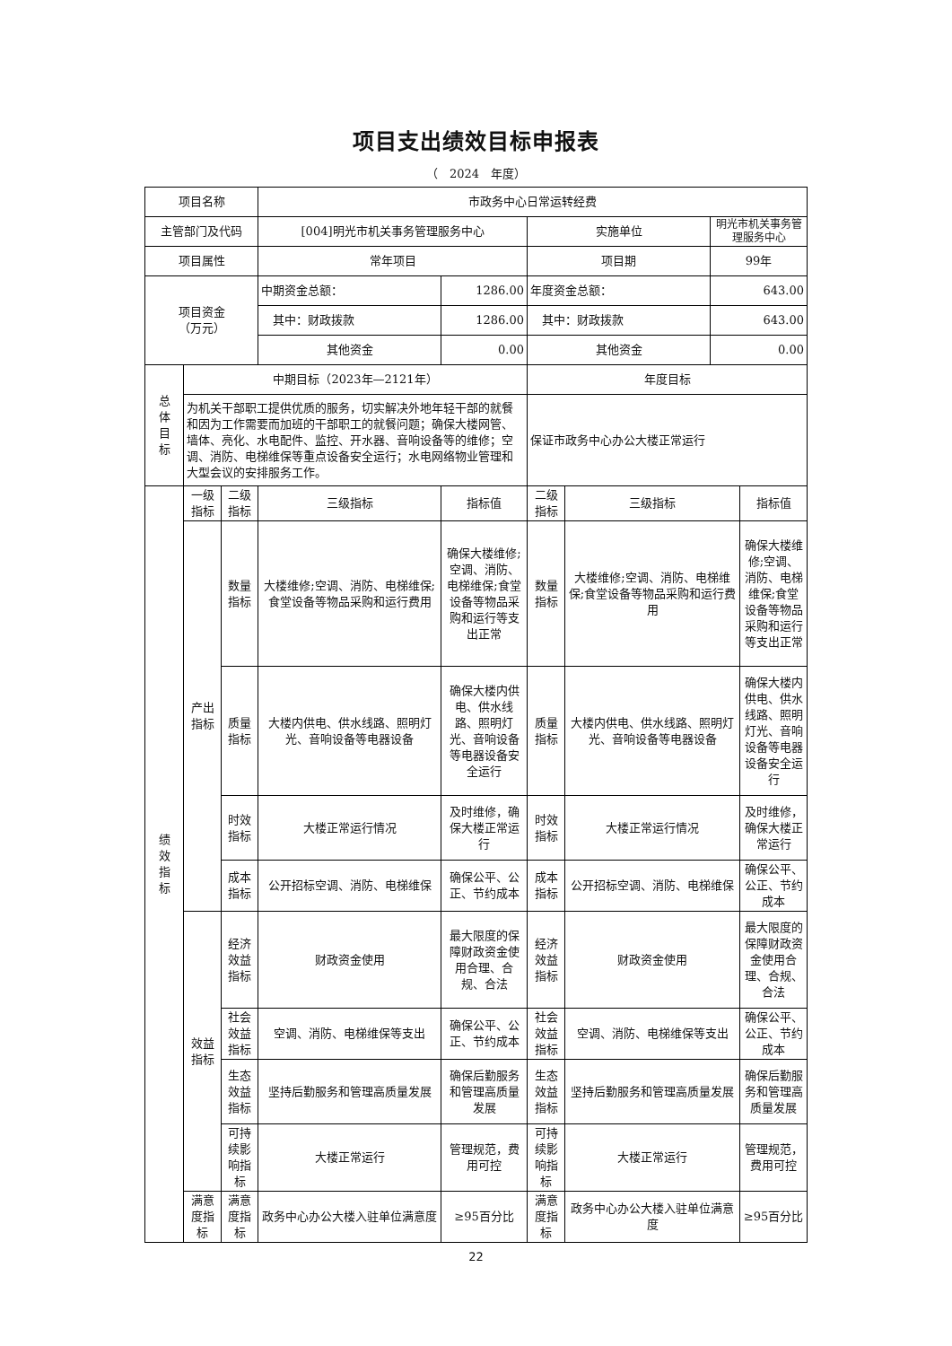项目支出绩效目标申报表
（　2024　年度）
| 项目名称 | | | 市政务中心日常运转经费 | | | | | |
| 主管部门及代码 | | | [004]明光市机关事务管理服务中心 | | 实施单位 | | 明光市机关事务管理服务中心 | |
| 项目属性 | | | 常年项目 | | 项目期 | | 99年 | |
| 项目资金 （万元） | | | 中期资金总额： | 1286.00 | 年度资金总额： | | 643.00 | |
| | | | 其中：财政拨款 | 1286.00 | 其中：财政拨款 | | 643.00 | |
| | | | 其他资金 | 0.00 | 其他资金 | | 0.00 | |
| 总 体 目 标 | 中期目标（2023年—2121年） | | | | 年度目标 | | | |
| | 为机关干部职工提供优质的服务，切实解决外地年轻干部的就餐和因为工作需要而加班的干部职工的就餐问题；确保大楼网管、墙体、亮化、水电配件、监控、开水器、音响设备等的维修；空调、消防、电梯维保等重点设备安全运行；水电网络物业管理和大型会议的安排服务工作。 | | | | 保证市政务中心办公大楼正常运行 | | | |
| 绩 效 指 标 | 一级指标 | 二级指标 | 三级指标 | 指标值 | 二级指标 | 三级指标 | | 指标值 |
| | 产出 指标 | 数量 指标 | 大楼维修;空调、消防、电梯维保;食堂设备等物品采购和运行费用 | 确保大楼维修;空调、消防、电梯维保;食堂设备等物品采购和运行等支出正常 | 数量 指标 | 大楼维修;空调、消防、电梯维保;食堂设备等物品采购和运行费用 | | 确保大楼维修;空调、消防、电梯维保;食堂设备等物品采购和运行等支出正常 |
| | | 质量 指标 | 大楼内供电、供水线路、照明灯光、音响设备等电器设备 | 确保大楼内供电、供水线路、照明灯光、音响设备等电器设备安全运行 | 质量 指标 | 大楼内供电、供水线路、照明灯光、音响设备等电器设备 | | 确保大楼内供电、供水线路、照明灯光、音响设备等电器设备安全运行 |
| | | 时效 指标 | 大楼正常运行情况 | 及时维修，确保大楼正常运行 | 时效 指标 | 大楼正常运行情况 | | 及时维修，确保大楼正常运行 |
| | | 成本 指标 | 公开招标空调、消防、电梯维保 | 确保公平、公正、节约成本 | 成本 指标 | 公开招标空调、消防、电梯维保 | | 确保公平、公正、节约成本 |
| | 效益 指标 | 经济 效益 指标 | 财政资金使用 | 最大限度的保障财政资金使用合理、合规、合法 | 经济 效益 指标 | 财政资金使用 | | 最大限度的保障财政资金使用合理、合规、合法 |
| | | 社会 效益 指标 | 空调、消防、电梯维保等支出 | 确保公平、公正、节约成本 | 社会 效益 指标 | 空调、消防、电梯维保等支出 | | 确保公平、公正、节约成本 |
| | | 生态 效益 指标 | 坚持后勤服务和管理高质量发展 | 确保后勤服务和管理高质量发展 | 生态 效益 指标 | 坚持后勤服务和管理高质量发展 | | 确保后勤服务和管理高质量发展 |
| | | 可持续影响指标 | 大楼正常运行 | 管理规范，费用可控 | 可持续影响指标 | 大楼正常运行 | | 管理规范，费用可控 |
| | 满意度指标 | 满意度指标 | 政务中心办公大楼入驻单位满意度 | ≥95百分比 | 满意度指标 | 政务中心办公大楼入驻单位满意度 | | ≥95百分比 |
22